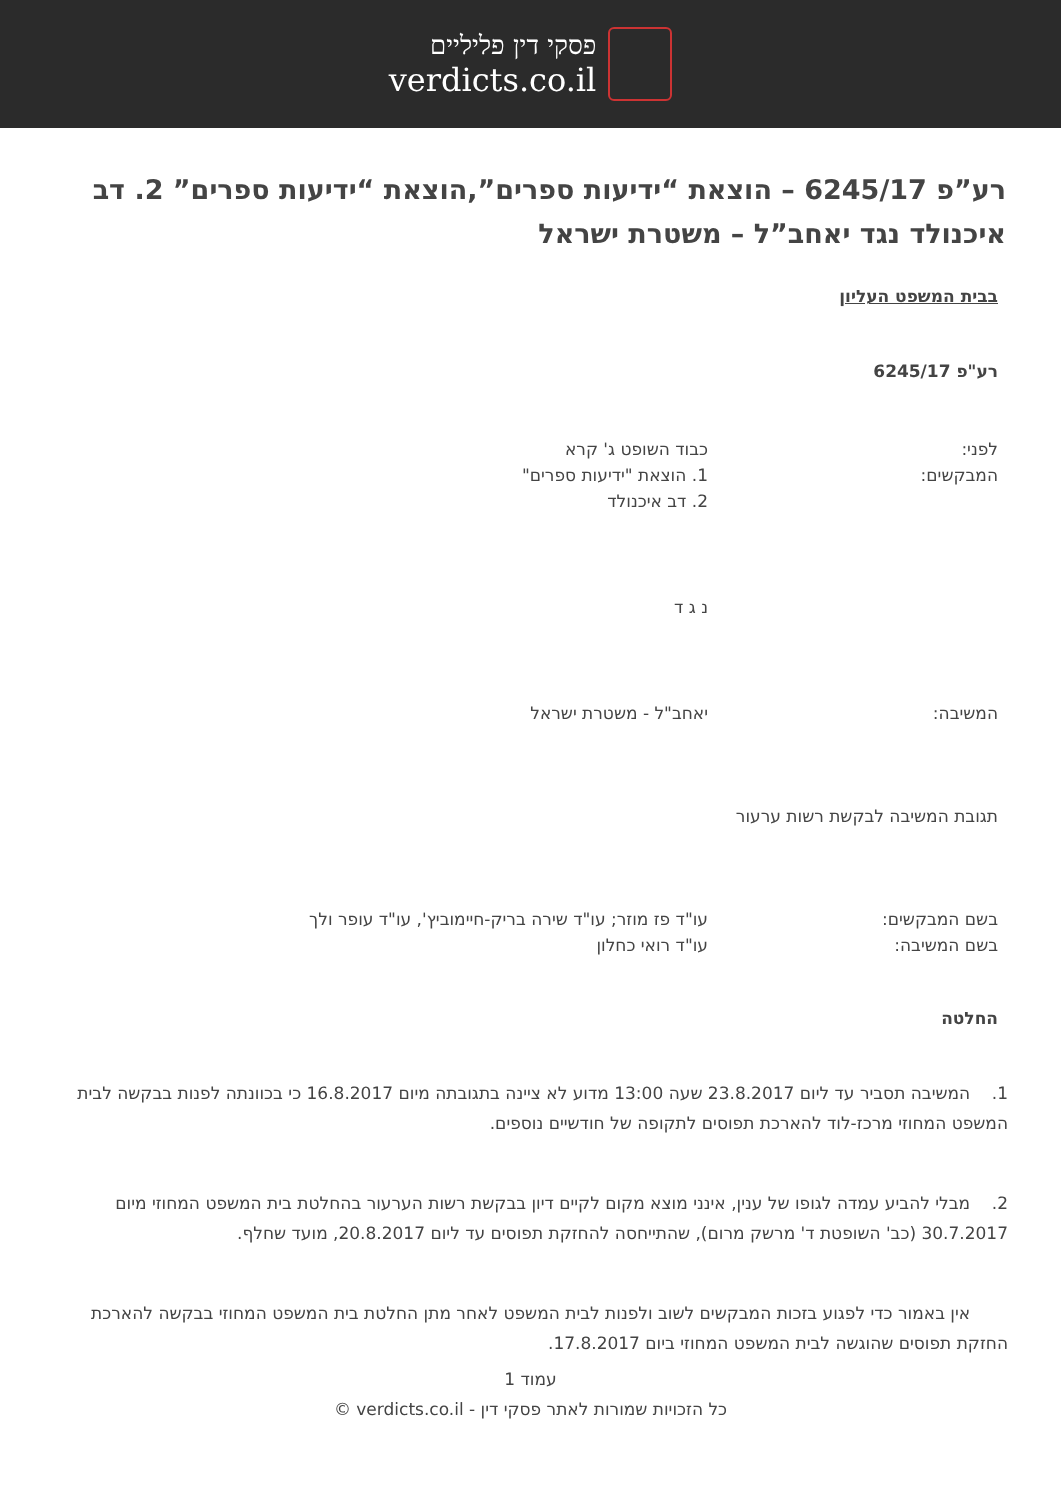פסקי דין פליליים
verdicts.co.il
רע”פ 6245/17 – הוצאת “ידיעות ספרים”,הוצאת “ידיעות ספרים” 2. דב איכנולד נגד יאחב”ל – משטרת ישראל
בבית המשפט העליון
רע"פ 6245/17
לפני:
המבקשים:
כבוד השופט ג' קרא
1. הוצאת "ידיעות ספרים"
2. דב איכנולד
נ ג ד
המשיבה: יאחב"ל - משטרת ישראל
תגובת המשיבה לבקשת רשות ערעור
בשם המבקשים:
בשם המשיבה:
עו"ד פז מוזר; עו"ד שירה בריק-חיימוביץ', עו"ד עופר ולך
עו"ד רואי כחלון
החלטה
1. המשיבה תסביר עד ליום 23.8.2017 שעה 13:00 מדוע לא ציינה בתגובתה מיום 16.8.2017 כי בכוונתה לפנות בבקשה לבית המשפט המחוזי מרכז-לוד להארכת תפוסים לתקופה של חודשיים נוספים.
2. מבלי להביע עמדה לגופו של ענין, אינני מוצא מקום לקיים דיון בבקשת רשות הערעור בהחלטת בית המשפט המחוזי מיום 30.7.2017 (כב' השופטת ד' מרשק מרום), שהתייחסה להחזקת תפוסים עד ליום 20.8.2017, מועד שחלף.
אין באמור כדי לפגוע בזכות המבקשים לשוב ולפנות לבית המשפט לאחר מתן החלטת בית המשפט המחוזי בבקשה להארכת החזקת תפוסים שהוגשה לבית המשפט המחוזי ביום 17.8.2017.
עמוד 1
כל הזכויות שמורות לאתר פסקי דין - verdicts.co.il ©